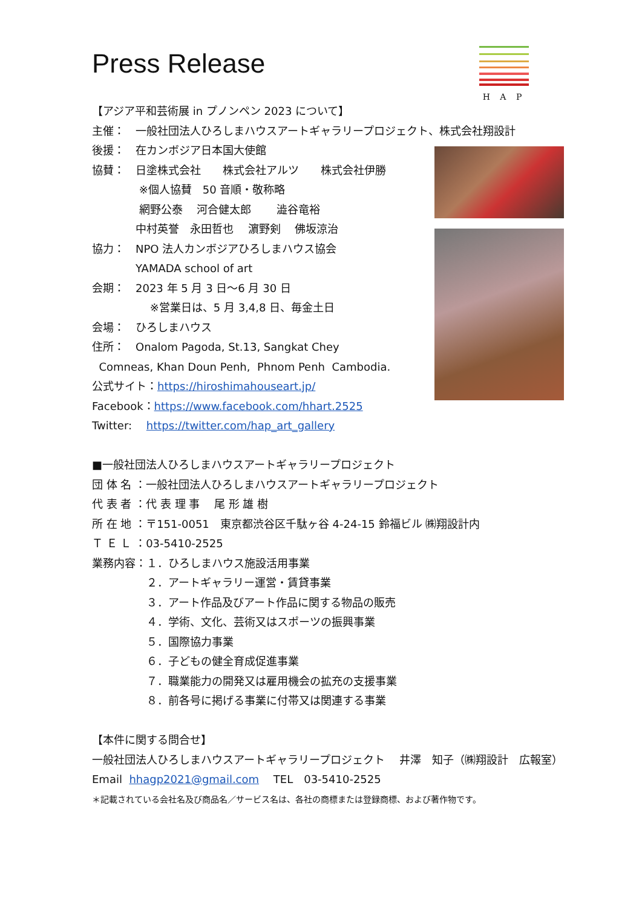H A P
Press Release
【アジア平和芸術展 in プノンペン 2023 について】
主催：　一般社団法人ひろしまハウスアートギャラリープロジェクト、株式会社翔設計
後援：　在カンボジア日本国大使館
協賛：　日塗株式会社　　株式会社アルツ　　株式会社伊勝
　　　　 ※個人協賛　50 音順・敬称略
　　　　 網野公泰　 河合健太郎　　 澁谷竜裕
　　　　中村英誉　永田哲也　 濵野剣　 佛坂涼治
協力：　NPO 法人カンボジアひろしまハウス協会
　　　　YAMADA school of art
会期：　2023 年 5 月 3 日～6 月 30 日
　　　　　 ※営業日は、5 月 3,4,8 日、毎金土日
会場：　ひろしまハウス
住所：　Onalom Pagoda, St.13, Sangkat Chey
Comneas, Khan Doun Penh, Phnom Penh Cambodia.
公式サイト：https://hiroshimahouseart.jp/
Facebook：https://www.facebook.com/hhart.2525
Twitter:　 https://twitter.com/hap_art_gallery
■一般社団法人ひろしまハウスアートギャラリープロジェクト
団 体 名 ：一般社団法人ひろしまハウスアートギャラリープロジェクト
代 表 者 ：代 表 理 事　 尾 形 雄 樹
所 在 地 ：〒151-0051　東京都渋谷区千駄ヶ谷 4-24-15 鈴福ビル ㈱翔設計内
Ｔ Ｅ Ｌ ：03-5410-2525
業務内容：１．ひろしまハウス施設活用事業
　　　　　２．アートギャラリー運営・賃貸事業
　　　　　３．アート作品及びアート作品に関する物品の販売
　　　　　４．学術、文化、芸術又はスポーツの振興事業
　　　　　５．国際協力事業
　　　　　６．子どもの健全育成促進事業
　　　　　７．職業能力の開発又は雇用機会の拡充の支援事業
　　　　　８．前各号に掲げる事業に付帯又は関連する事業
【本件に関する問合せ】
一般社団法人ひろしまハウスアートギャラリープロジェクト　 井澤　知子（㈱翔設計　広報室）
Email hhagp2021@gmail.com　 TEL　03-5410-2525
＊記載されている会社名及び商品名／サービス名は、各社の商標または登録商標、および著作物です。